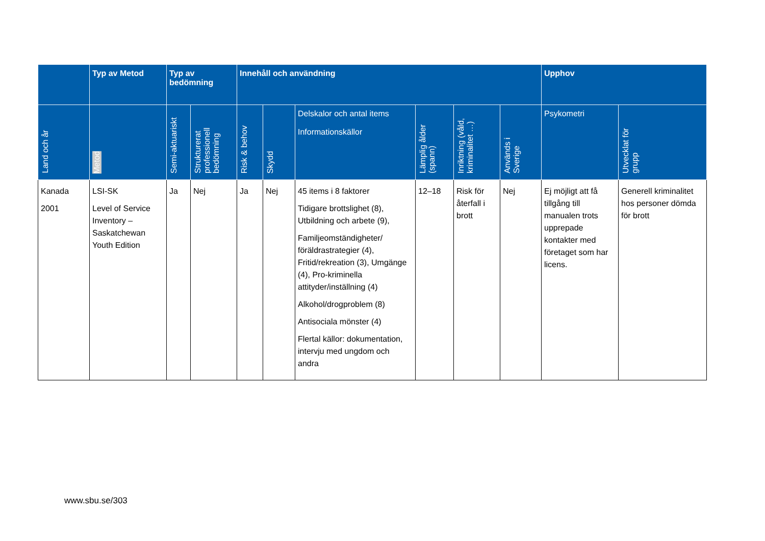| | Typ av Metod | Typ av bedömning | | Innehåll och användning | | | | | | Upphov | |
| --- | --- | --- | --- | --- | --- | --- | --- | --- | --- | --- | --- |
| Land och år | Metod | Semi-aktuariskt | Strukturerat professionell bedömning | Risk & behov | Skydd | Delskalor och antal items Informationskällor | Lämplig ålder (spann) | Inriktning (våld, kriminalitet …) | Används i Sverige | Psykometri | Utvecklat för grupp |
| Kanada 2001 | LSI-SK Level of Service Inventory – Saskatchewan Youth Edition | Ja | Nej | Ja | Nej | 45 items i 8 faktorer Tidigare brottslighet (8), Utbildning och arbete (9), Familjeomständigheter/ föräldrastrategier (4), Fritid/rekreation (3), Umgänge (4), Pro-kriminella attityder/inställning (4) Alkohol/drogproblem (8) Antisociala mönster (4) Flertal källor: dokumentation, intervju med ungdom och andra | 12–18 | Risk för återfall i brott | Nej | Ej möjligt att få tillgång till manualen trots upprepade kontakter med företaget som har licens. | Generell kriminalitet hos personer dömda för brott |
www.sbu.se/303